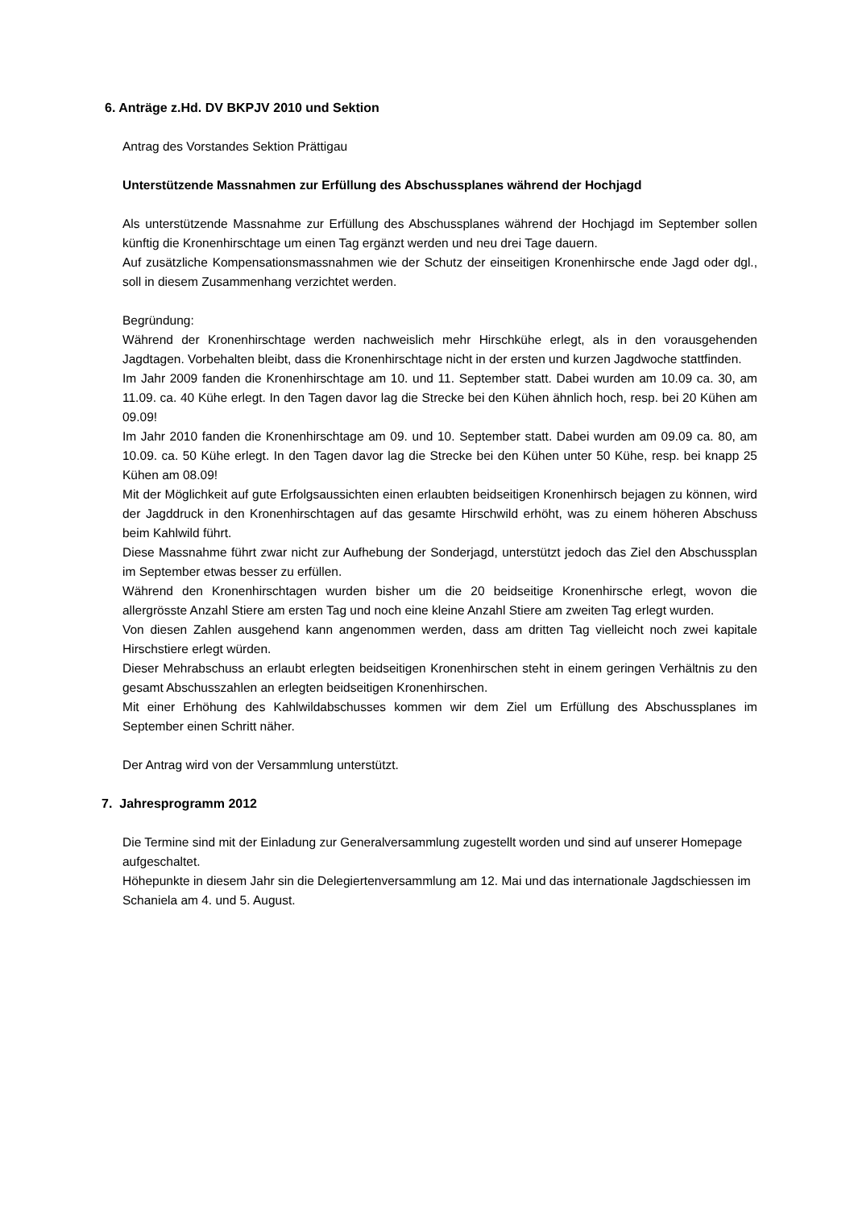6. Anträge z.Hd. DV BKPJV 2010 und Sektion
Antrag des Vorstandes Sektion Prättigau
Unterstützende Massnahmen zur Erfüllung des Abschussplanes während der Hochjagd
Als unterstützende Massnahme zur Erfüllung des Abschussplanes während der Hochjagd im September sollen künftig die Kronenhirschtage um einen Tag ergänzt werden und neu drei Tage dauern.
Auf zusätzliche Kompensationsmassnahmen wie der Schutz der einseitigen Kronenhirsche ende Jagd oder dgl., soll in diesem Zusammenhang verzichtet werden.
Begründung:
Während der Kronenhirschtage werden nachweislich mehr Hirschkühe erlegt, als in den vorausgehenden Jagdtagen. Vorbehalten bleibt, dass die Kronenhirschtage nicht in der ersten und kurzen Jagdwoche stattfinden.
Im Jahr 2009 fanden die Kronenhirschtage am 10. und 11. September statt. Dabei wurden am 10.09 ca. 30, am 11.09. ca. 40 Kühe erlegt. In den Tagen davor lag die Strecke bei den Kühen ähnlich hoch, resp. bei 20 Kühen am 09.09!
Im Jahr 2010 fanden die Kronenhirschtage am 09. und 10. September statt. Dabei wurden am 09.09 ca. 80, am 10.09. ca. 50 Kühe erlegt. In den Tagen davor lag die Strecke bei den Kühen unter 50 Kühe, resp. bei knapp 25 Kühen am 08.09!
Mit der Möglichkeit auf gute Erfolgsaussichten einen erlaubten beidseitigen Kronenhirsch bejagen zu können, wird der Jagddruck in den Kronenhirschtagen auf das gesamte Hirschwild erhöht, was zu einem höheren Abschuss beim Kahlwild führt.
Diese Massnahme führt zwar nicht zur Aufhebung der Sonderjagd, unterstützt jedoch das Ziel den Abschussplan im September etwas besser zu erfüllen.
Während den Kronenhirschtagen wurden bisher um die 20 beidseitige Kronenhirsche erlegt, wovon die allergrösste Anzahl Stiere am ersten Tag und noch eine kleine Anzahl Stiere am zweiten Tag erlegt wurden.
Von diesen Zahlen ausgehend kann angenommen werden, dass am dritten Tag vielleicht noch zwei kapitale Hirschstiere erlegt würden.
Dieser Mehrabschuss an erlaubt erlegten beidseitigen Kronenhirschen steht in einem geringen Verhältnis zu den gesamt Abschusszahlen an erlegten beidseitigen Kronenhirschen.
Mit einer Erhöhung des Kahlwildabschusses kommen wir dem Ziel um Erfüllung des Abschussplanes im September einen Schritt näher.
Der Antrag wird von der Versammlung unterstützt.
7. Jahresprogramm 2012
Die Termine sind mit der Einladung zur Generalversammlung zugestellt worden und sind auf unserer Homepage aufgeschaltet.
Höhepunkte in diesem Jahr sin die Delegiertenversammlung am 12. Mai und das internationale Jagdschiessen im Schaniela am 4. und 5. August.